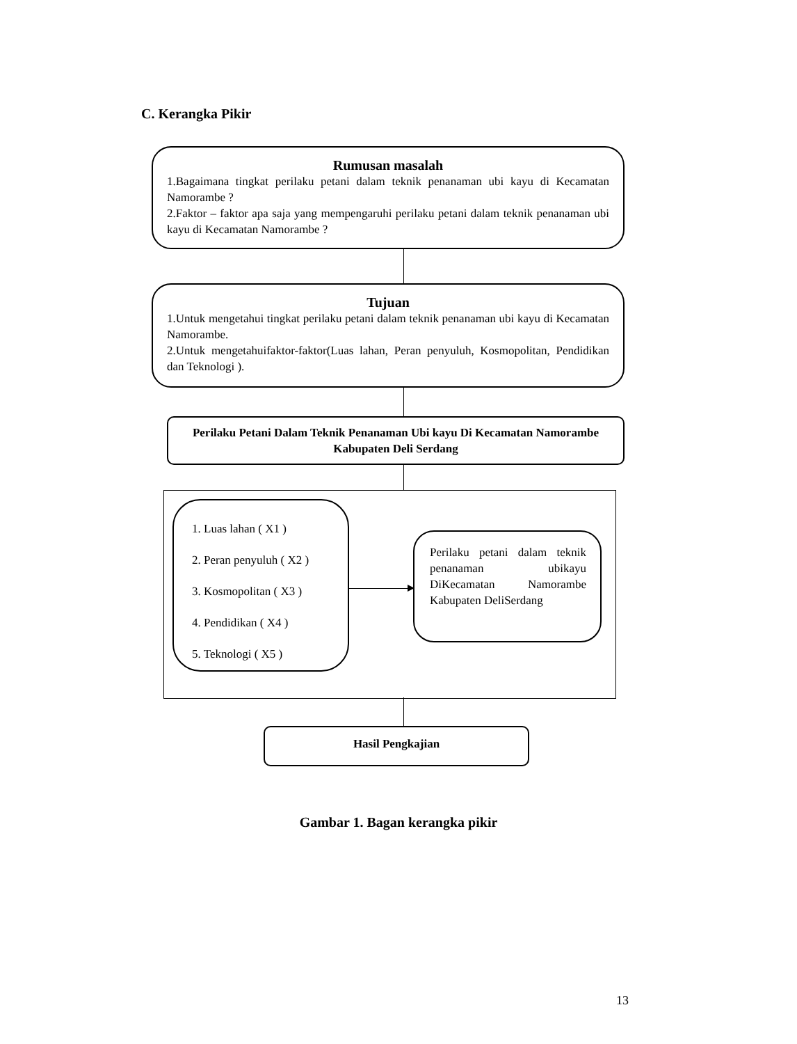C. Kerangka Pikir
Rumusan masalah
1.Bagaimana tingkat perilaku petani dalam teknik penanaman ubi kayu di Kecamatan Namorambe ?
2.Faktor – faktor apa saja yang mempengaruhi perilaku petani dalam teknik penanaman ubi kayu di Kecamatan Namorambe ?
Tujuan
1.Untuk mengetahui tingkat perilaku petani dalam teknik penanaman ubi kayu di Kecamatan Namorambe.
2.Untuk mengetahuifaktor-faktor(Luas lahan, Peran penyuluh, Kosmopolitan, Pendidikan dan Teknologi ).
Perilaku Petani Dalam Teknik Penanaman Ubi kayu Di Kecamatan Namorambe Kabupaten Deli Serdang
1. Luas lahan ( X1 )
2. Peran penyuluh ( X2 )
3. Kosmopolitan ( X3 )
4. Pendidikan ( X4 )
5. Teknologi ( X5 )
Perilaku petani dalam teknik penanaman ubikayu DiKecamatan Namorambe Kabupaten DeliSerdang
Hasil Pengkajian
Gambar 1. Bagan kerangka pikir
13